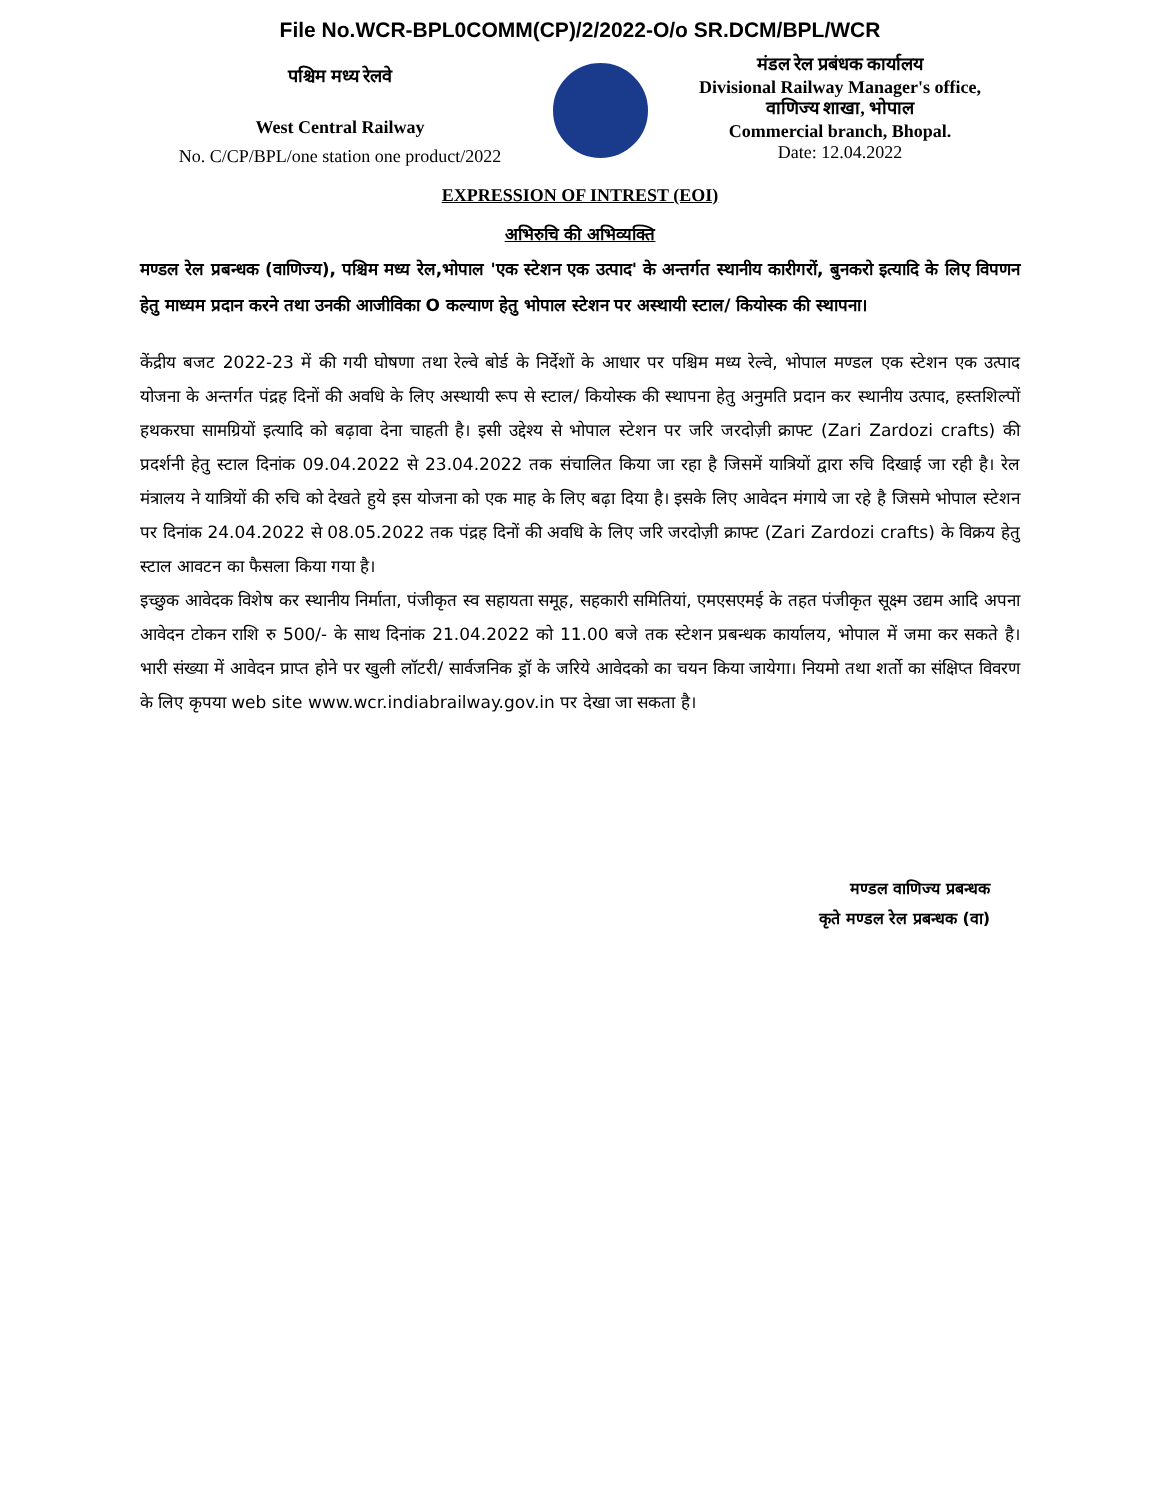File No.WCR-BPL0COMM(CP)/2/2022-O/o SR.DCM/BPL/WCR
पश्चिम मध्य रेलवे
West Central Railway
No. C/CP/BPL/one station one product/2022
मंडल रेल प्रबंधक कार्यालय
Divisional Railway Manager's office,
वाणिज्य शाखा, भोपाल
Commercial branch, Bhopal.
Date: 12.04.2022
EXPRESSION OF INTREST (EOI)
अभिरुचि की अभिव्यक्ति
मण्डल रेल प्रबन्धक (वाणिज्य), पश्चिम मध्य रेल,भोपाल 'एक स्टेशन एक उत्पाद' के अन्तर्गत स्थानीय कारीगरों, बुनकरो इत्यादि के लिए विपणन हेतु माध्यम प्रदान करने तथा उनकी आजीविका O कल्याण हेतु भोपाल स्टेशन पर अस्थायी स्टाल/ कियोस्क की स्थापना।
केंद्रीय बजट 2022-23 में की गयी घोषणा तथा रेल्वे बोर्ड के निर्देशों के आधार पर पश्चिम मध्य रेल्वे, भोपाल मण्डल एक स्टेशन एक उत्पाद योजना के अन्तर्गत पंद्रह दिनों की अवधि के लिए अस्थायी रूप से स्टाल/ कियोस्क की स्थापना हेतु अनुमति प्रदान कर स्थानीय उत्पाद, हस्तशिल्पों हथकरघा सामग्रियों इत्यादि को बढ़ावा देना चाहती है। इसी उद्देश्य से भोपाल स्टेशन पर जरि जरदोज़ी क्राफ्ट (Zari Zardozi crafts) की प्रदर्शनी हेतु स्टाल दिनांक 09.04.2022 से 23.04.2022 तक संचालित किया जा रहा है जिसमें यात्रियों द्वारा रुचि दिखाई जा रही है। रेल मंत्रालय ने यात्रियों की रुचि को देखते हुये इस योजना को एक माह के लिए बढ़ा दिया है। इसके लिए आवेदन मंगाये जा रहे है जिसमे भोपाल स्टेशन पर दिनांक 24.04.2022 से 08.05.2022 तक पंद्रह दिनों की अवधि के लिए जरि जरदोज़ी क्राफ्ट (Zari Zardozi crafts) के विक्रय हेतु स्टाल आवटन का फैसला किया गया है।
इच्छुक आवेदक विशेष कर स्थानीय निर्माता, पंजीकृत स्व सहायता समूह, सहकारी समितियां, एमएसएमई के तहत पंजीकृत सूक्ष्म उद्यम आदि अपना आवेदन टोकन राशि रु 500/- के साथ दिनांक 21.04.2022 को 11.00 बजे तक स्टेशन प्रबन्धक कार्यालय, भोपाल में जमा कर सकते है। भारी संख्या में आवेदन प्राप्त होने पर खुली लॉटरी/ सार्वजनिक ड्रॉ के जरिये आवेदको का चयन किया जायेगा। नियमो तथा शर्तो का संक्षिप्त विवरण के लिए कृपया web site www.wcr.indiabrailway.gov.in पर देखा जा सकता है।
मण्डल वाणिज्य प्रबन्धक
कृते मण्डल रेल प्रबन्धक (वा)